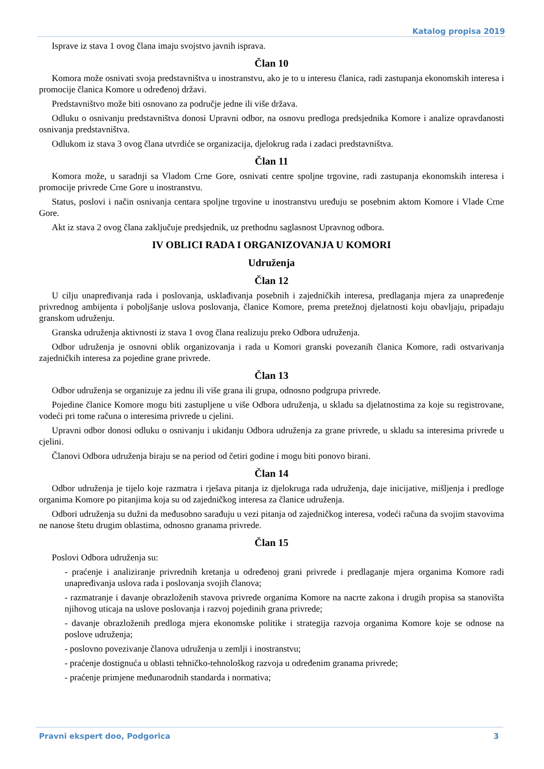Katalog propisa 2019
Isprave iz stava 1 ovog člana imaju svojstvo javnih isprava.
Član 10
Komora može osnivati svoja predstavništva u inostranstvu, ako je to u interesu članica, radi zastupanja ekonomskih interesa i promocije članica Komore u određenoj državi.
Predstavništvo može biti osnovano za područje jedne ili više država.
Odluku o osnivanju predstavništva donosi Upravni odbor, na osnovu predloga predsjednika Komore i analize opravdanosti osnivanja predstavništva.
Odlukom iz stava 3 ovog člana utvrdiće se organizacija, djelokrug rada i zadaci predstavništva.
Član 11
Komora može, u saradnji sa Vladom Crne Gore, osnivati centre spoljne trgovine, radi zastupanja ekonomskih interesa i promocije privrede Crne Gore u inostranstvu.
Status, poslovi i način osnivanja centara spoljne trgovine u inostranstvu uređuju se posebnim aktom Komore i Vlade Crne Gore.
Akt iz stava 2 ovog člana zaključuje predsjednik, uz prethodnu saglasnost Upravnog odbora.
IV OBLICI RADA I ORGANIZOVANJA U KOMORI
Udruženja
Član 12
U cilju unapređivanja rada i poslovanja, usklađivanja posebnih i zajedničkih interesa, predlaganja mjera za unapređenje privrednog ambijenta i poboljšanje uslova poslovanja, članice Komore, prema pretežnoj djelatnosti koju obavljaju, pripadaju granskom udruženju.
Granska udruženja aktivnosti iz stava 1 ovog člana realizuju preko Odbora udruženja.
Odbor udruženja je osnovni oblik organizovanja i rada u Komori granski povezanih članica Komore, radi ostvarivanja zajedničkih interesa za pojedine grane privrede.
Član 13
Odbor udruženja se organizuje za jednu ili više grana ili grupa, odnosno podgrupa privrede.
Pojedine članice Komore mogu biti zastupljene u više Odbora udruženja, u skladu sa djelatnostima za koje su registrovane, vodeći pri tome računa o interesima privrede u cjelini.
Upravni odbor donosi odluku o osnivanju i ukidanju Odbora udruženja za grane privrede, u skladu sa interesima privrede u cjelini.
Članovi Odbora udruženja biraju se na period od četiri godine i mogu biti ponovo birani.
Član 14
Odbor udruženja je tijelo koje razmatra i rješava pitanja iz djelokruga rada udruženja, daje inicijative, mišljenja i predloge organima Komore po pitanjima koja su od zajedničkog interesa za članice udruženja.
Odbori udruženja su dužni da međusobno sarađuju u vezi pitanja od zajedničkog interesa, vodeći računa da svojim stavovima ne nanose štetu drugim oblastima, odnosno granama privrede.
Član 15
Poslovi Odbora udruženja su:
- praćenje i analiziranje privrednih kretanja u određenoj grani privrede i predlaganje mjera organima Komore radi unapređivanja uslova rada i poslovanja svojih članova;
- razmatranje i davanje obrazloženih stavova privrede organima Komore na nacrte zakona i drugih propisa sa stanovišta njihovog uticaja na uslove poslovanja i razvoj pojedinih grana privrede;
- davanje obrazloženih predloga mjera ekonomske politike i strategija razvoja organima Komore koje se odnose na poslove udruženja;
- poslovno povezivanje članova udruženja u zemlji i inostranstvu;
- praćenje dostignuća u oblasti tehničko-tehnološkog razvoja u određenim granama privrede;
- praćenje primjene međunarodnih standarda i normativa;
Pravni ekspert doo, Podgorica 3